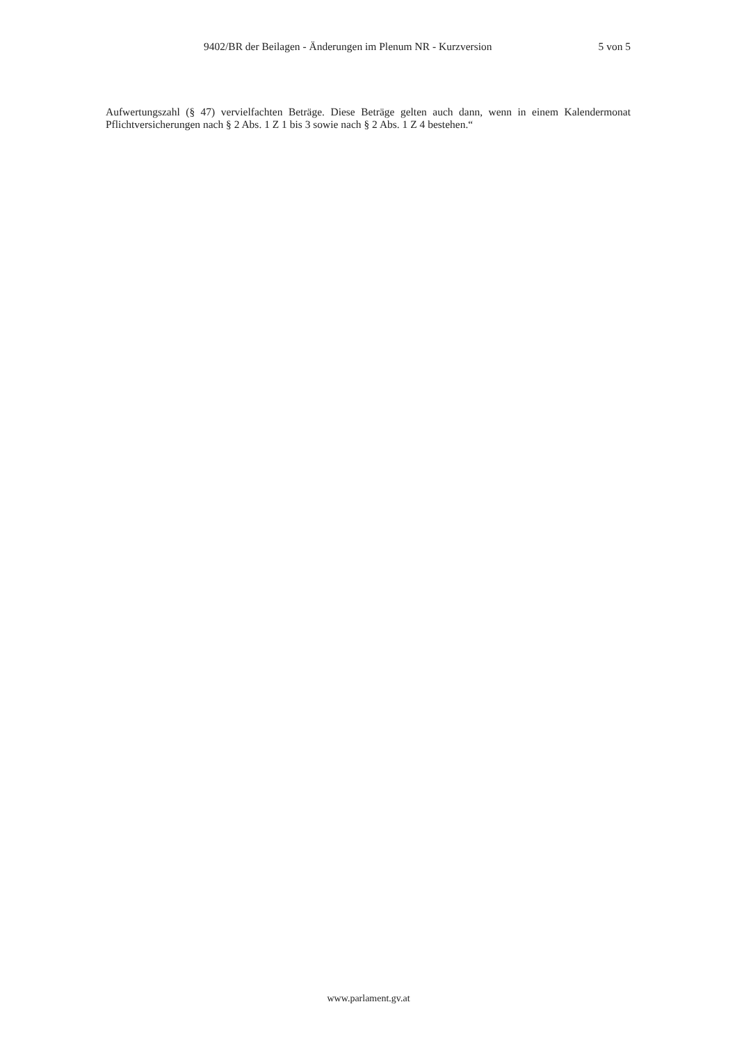9402/BR der Beilagen - Änderungen im Plenum NR - Kurzversion 5 von 5
Aufwertungszahl (§ 47) vervielfachten Beträge. Diese Beträge gelten auch dann, wenn in einem Kalendermonat Pflichtversicherungen nach § 2 Abs. 1 Z 1 bis 3 sowie nach § 2 Abs. 1 Z 4 bestehen.“
www.parlament.gv.at